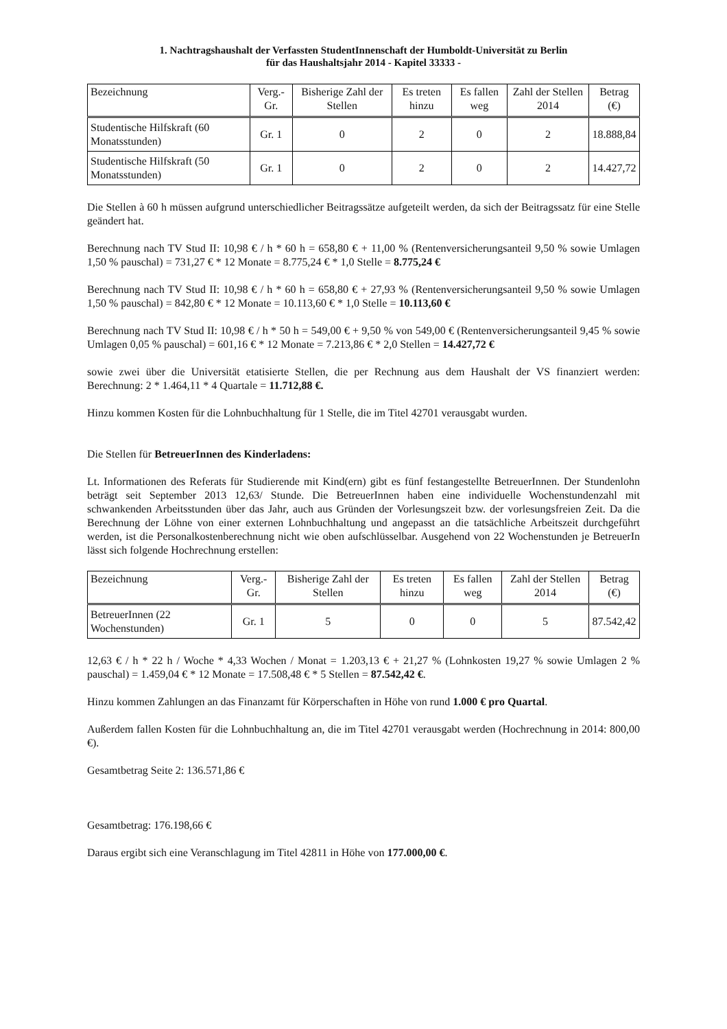1. Nachtragshaushalt der Verfassten StudentInnenschaft der Humboldt-Universität zu Berlin
für das Haushaltsjahr 2014 - Kapitel 33333 -
| Bezeichnung | Verg.-Gr. | Bisherige Zahl der Stellen | Es treten hinzu | Es fallen weg | Zahl der Stellen 2014 | Betrag (€) |
| --- | --- | --- | --- | --- | --- | --- |
| Studentische Hilfskraft (60 Monatsstunden) | Gr. 1 | 0 | 2 | 0 | 2 | 18.888,84 |
| Studentische Hilfskraft (50 Monatsstunden) | Gr. 1 | 0 | 2 | 0 | 2 | 14.427,72 |
Die Stellen à 60 h müssen aufgrund unterschiedlicher Beitragssätze aufgeteilt werden, da sich der Beitragssatz für eine Stelle geändert hat.
Berechnung nach TV Stud II: 10,98 € / h * 60 h = 658,80 € + 11,00 % (Rentenversicherungsanteil 9,50 % sowie Umlagen 1,50 % pauschal) = 731,27 € * 12 Monate = 8.775,24 € * 1,0 Stelle = 8.775,24 €
Berechnung nach TV Stud II: 10,98 € / h * 60 h = 658,80 € + 27,93 % (Rentenversicherungsanteil 9,50 % sowie Umlagen 1,50 % pauschal) = 842,80 € * 12 Monate = 10.113,60 € * 1,0 Stelle = 10.113,60 €
Berechnung nach TV Stud II: 10,98 € / h * 50 h = 549,00 € + 9,50 % von 549,00 € (Rentenversicherungsanteil 9,45 % sowie Umlagen 0,05 % pauschal) = 601,16 € * 12 Monate = 7.213,86 € * 2,0 Stellen = 14.427,72 €
sowie zwei über die Universität etatisierte Stellen, die per Rechnung aus dem Haushalt der VS finanziert werden: Berechnung: 2 * 1.464,11 * 4 Quartale = 11.712,88 €.
Hinzu kommen Kosten für die Lohnbuchhaltung für 1 Stelle, die im Titel 42701 verausgabt wurden.
Die Stellen für BetreuerInnen des Kinderladens:
Lt. Informationen des Referats für Studierende mit Kind(ern) gibt es fünf festangestellte BetreuerInnen. Der Stundenlohn beträgt seit September 2013 12,63/ Stunde. Die BetreuerInnen haben eine individuelle Wochenstundenzahl mit schwankenden Arbeitsstunden über das Jahr, auch aus Gründen der Vorlesungszeit bzw. der vorlesungsfreien Zeit. Da die Berechnung der Löhne von einer externen Lohnbuchhaltung und angepasst an die tatsächliche Arbeitszeit durchgeführt werden, ist die Personalkostenberechnung nicht wie oben aufschlüsselbar. Ausgehend von 22 Wochenstunden je BetreuerIn lässt sich folgende Hochrechnung erstellen:
| Bezeichnung | Verg.-Gr. | Bisherige Zahl der Stellen | Es treten hinzu | Es fallen weg | Zahl der Stellen 2014 | Betrag (€) |
| --- | --- | --- | --- | --- | --- | --- |
| BetreuerInnen (22 Wochenstunden) | Gr. 1 | 5 | 0 | 0 | 5 | 87.542,42 |
12,63 € / h * 22 h / Woche * 4,33 Wochen / Monat = 1.203,13 € + 21,27 % (Lohnkosten 19,27 % sowie Umlagen 2 % pauschal) = 1.459,04 € * 12 Monate = 17.508,48 € * 5 Stellen = 87.542,42 €.
Hinzu kommen Zahlungen an das Finanzamt für Körperschaften in Höhe von rund 1.000 € pro Quartal.
Außerdem fallen Kosten für die Lohnbuchhaltung an, die im Titel 42701 verausgabt werden (Hochrechnung in 2014: 800,00 €).
Gesamtbetrag Seite 2: 136.571,86 €
Gesamtbetrag: 176.198,66 €
Daraus ergibt sich eine Veranschlagung im Titel 42811 in Höhe von 177.000,00 €.